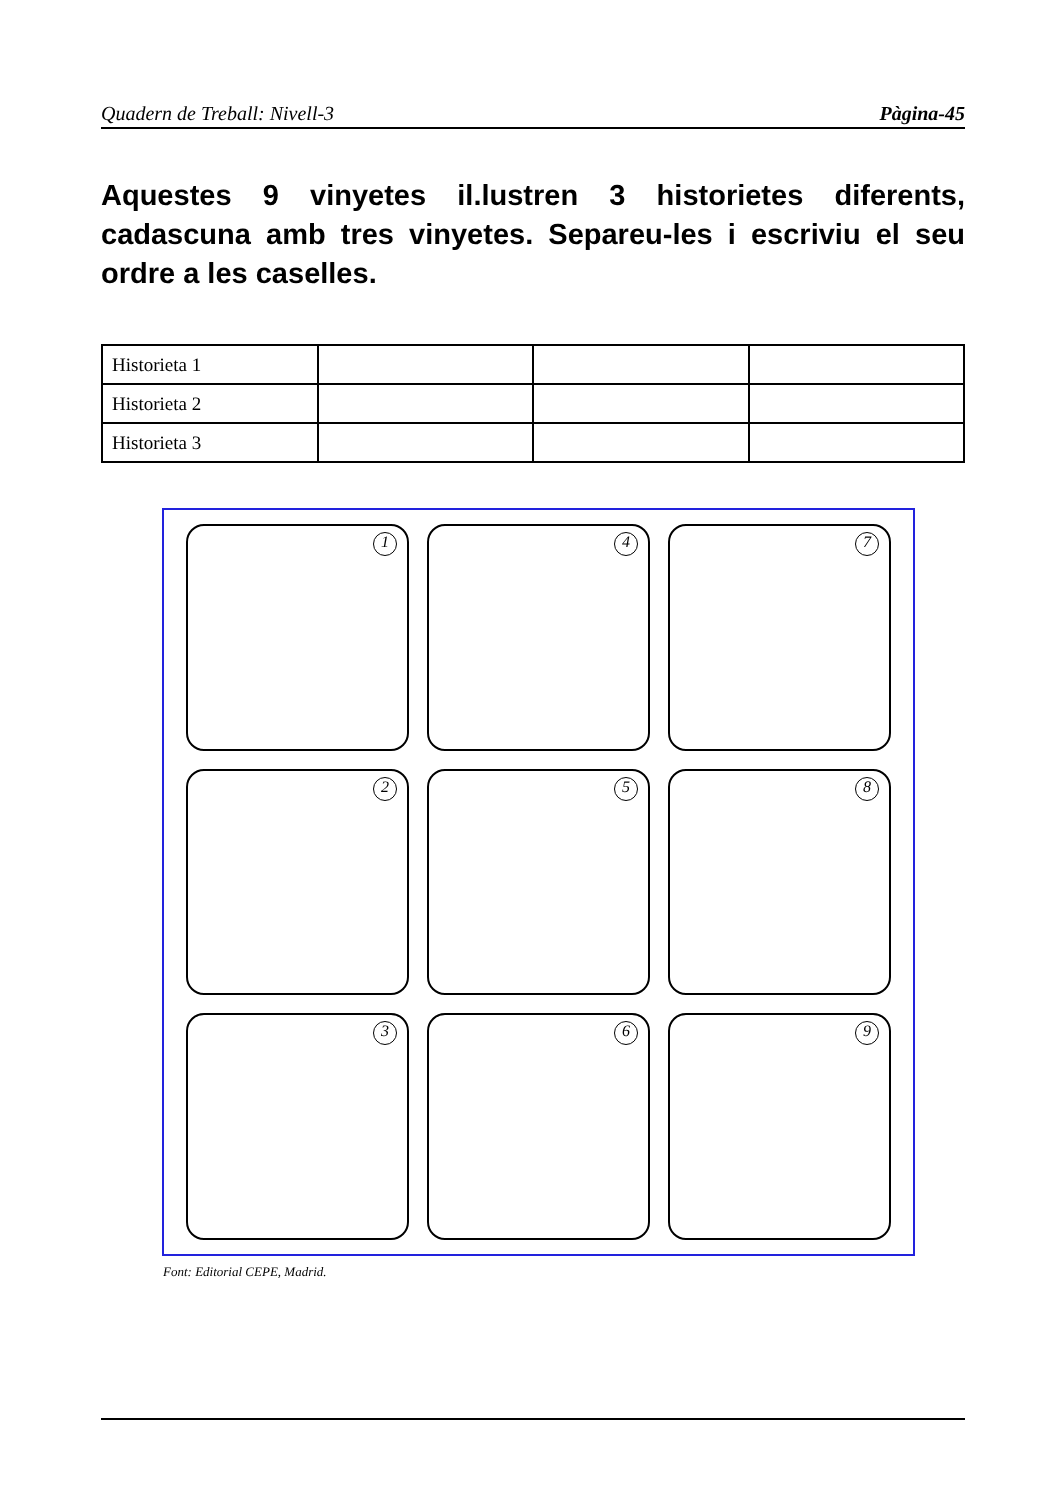Quadern de Treball: Nivell-3 Pàgina-45
Aquestes 9 vinyetes il.lustren 3 historietes diferents, cadascuna amb tres vinyetes. Separeu-les i escriviu el seu ordre a les caselles.
| Historieta 1 | | | |
| Historieta 2 | | | |
| Historieta 3 | | | |
1
4
7
2
5
8
3
6
9
Font: Editorial CEPE, Madrid.